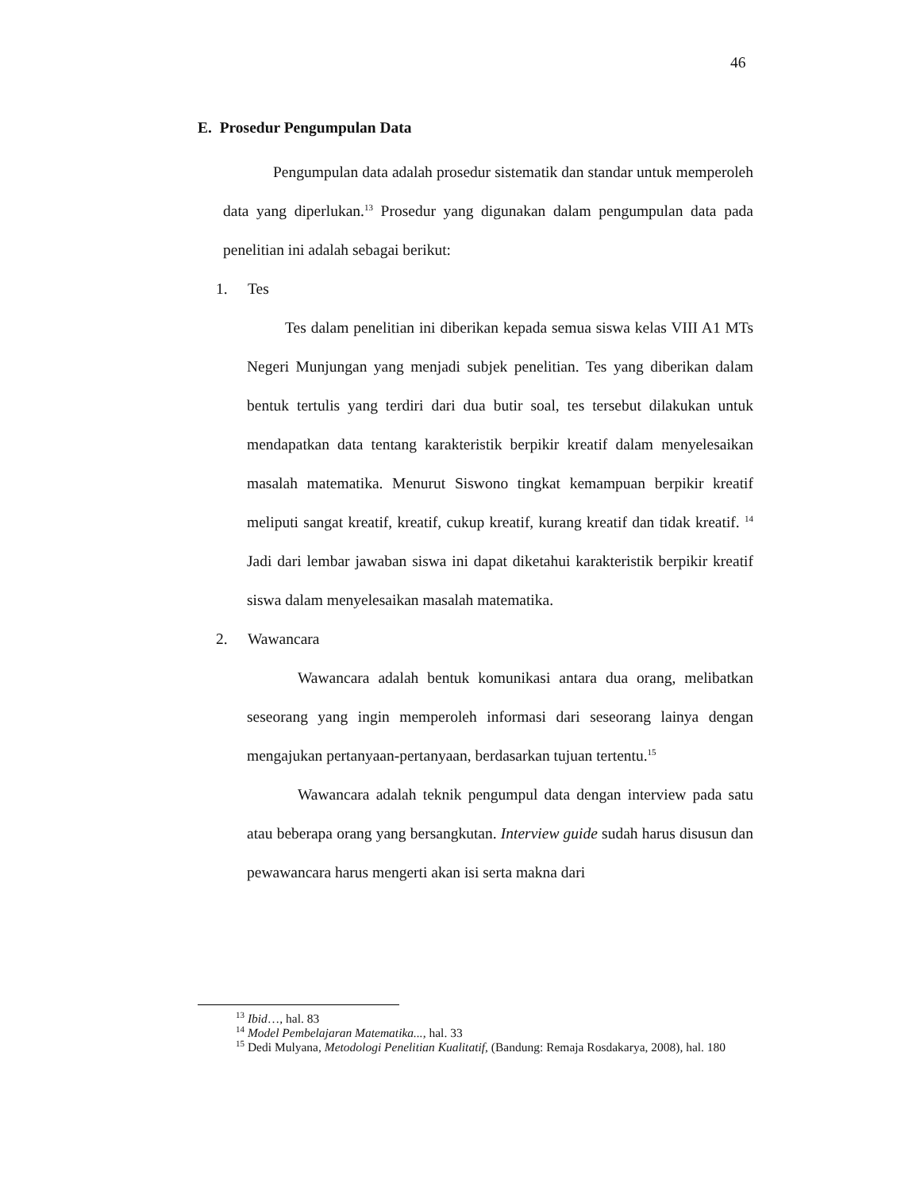46
E. Prosedur Pengumpulan Data
Pengumpulan data adalah prosedur sistematik dan standar untuk memperoleh data yang diperlukan.<sup>13</sup> Prosedur yang digunakan dalam pengumpulan data pada penelitian ini adalah sebagai berikut:
1. Tes
Tes dalam penelitian ini diberikan kepada semua siswa kelas VIII A1 MTs Negeri Munjungan yang menjadi subjek penelitian. Tes yang diberikan dalam bentuk tertulis yang terdiri dari dua butir soal, tes tersebut dilakukan untuk mendapatkan data tentang karakteristik berpikir kreatif dalam menyelesaikan masalah matematika. Menurut Siswono tingkat kemampuan berpikir kreatif meliputi sangat kreatif, kreatif, cukup kreatif, kurang kreatif dan tidak kreatif. <sup>14</sup> Jadi dari lembar jawaban siswa ini dapat diketahui karakteristik berpikir kreatif siswa dalam menyelesaikan masalah matematika.
2. Wawancara
Wawancara adalah bentuk komunikasi antara dua orang, melibatkan seseorang yang ingin memperoleh informasi dari seseorang lainya dengan mengajukan pertanyaan-pertanyaan, berdasarkan tujuan tertentu.<sup>15</sup>
Wawancara adalah teknik pengumpul data dengan interview pada satu atau beberapa orang yang bersangkutan. Interview guide sudah harus disusun dan pewawancara harus mengerti akan isi serta makna dari
<sup>13</sup> Ibid…, hal. 83
<sup>14</sup> Model Pembelajaran Matematika..., hal. 33
<sup>15</sup> Dedi Mulyana, Metodologi Penelitian Kualitatif, (Bandung: Remaja Rosdakarya, 2008), hal. 180